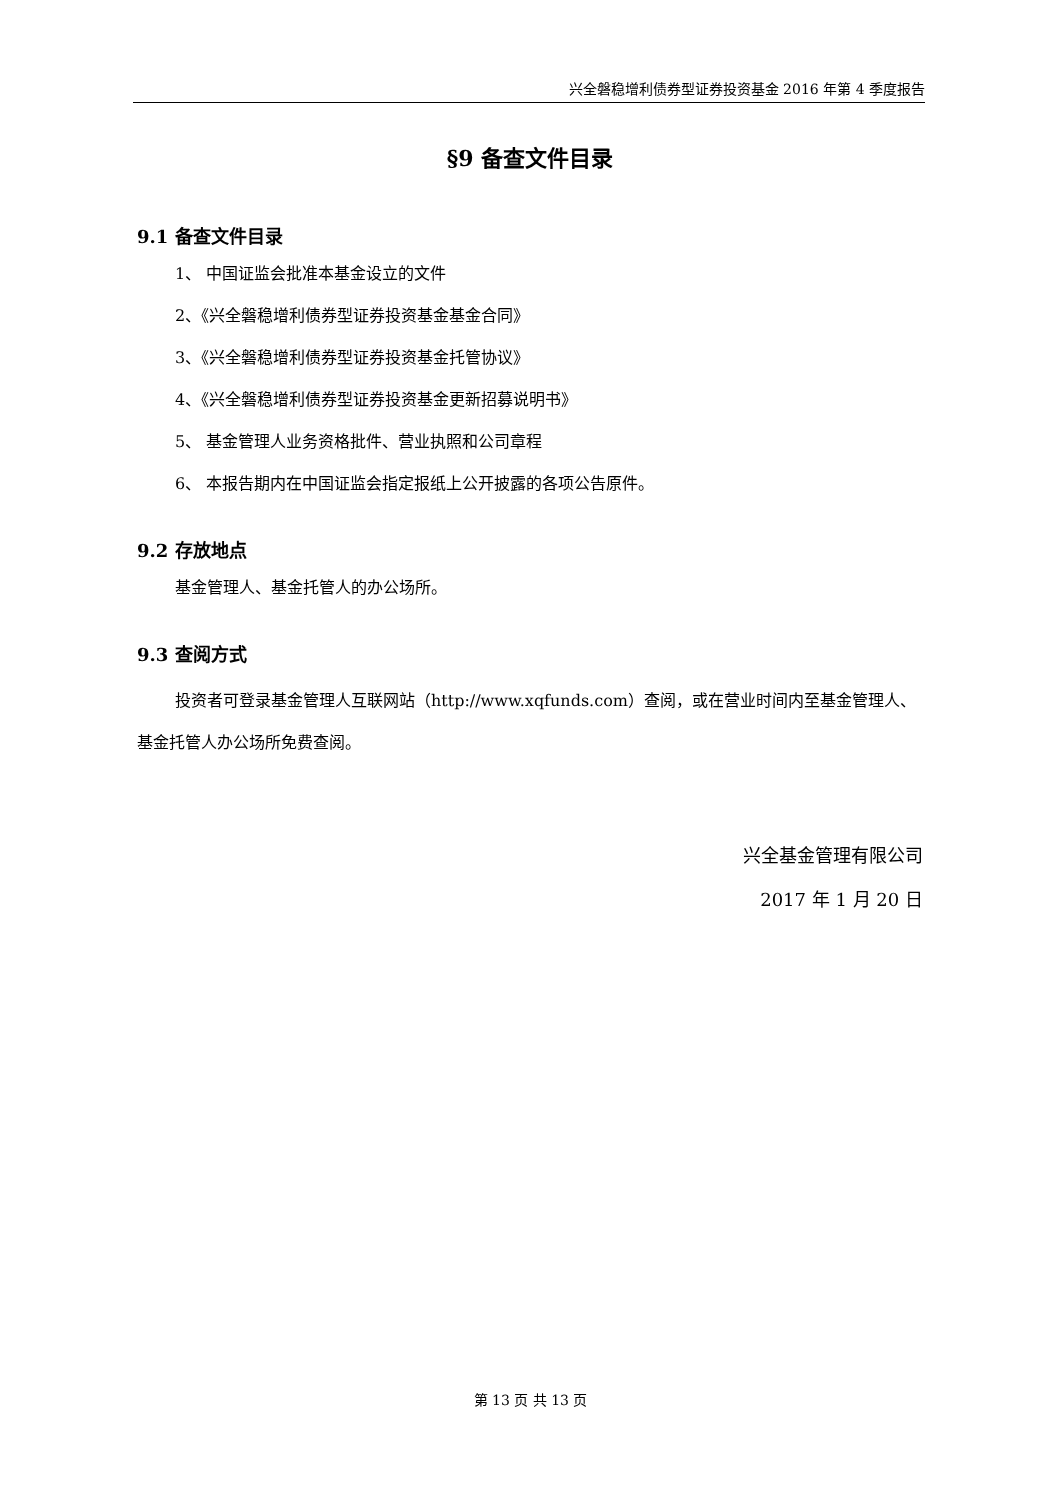兴全磐稳增利债券型证券投资基金 2016 年第 4 季度报告
§9 备查文件目录
9.1 备查文件目录
1、 中国证监会批准本基金设立的文件
2、《兴全磐稳增利债券型证券投资基金基金合同》
3、《兴全磐稳增利债券型证券投资基金托管协议》
4、《兴全磐稳增利债券型证券投资基金更新招募说明书》
5、 基金管理人业务资格批件、营业执照和公司章程
6、 本报告期内在中国证监会指定报纸上公开披露的各项公告原件。
9.2 存放地点
基金管理人、基金托管人的办公场所。
9.3 查阅方式
投资者可登录基金管理人互联网站（http://www.xqfunds.com）查阅，或在营业时间内至基金管理人、基金托管人办公场所免费查阅。
兴全基金管理有限公司
2017 年 1 月 20 日
第 13 页 共 13 页